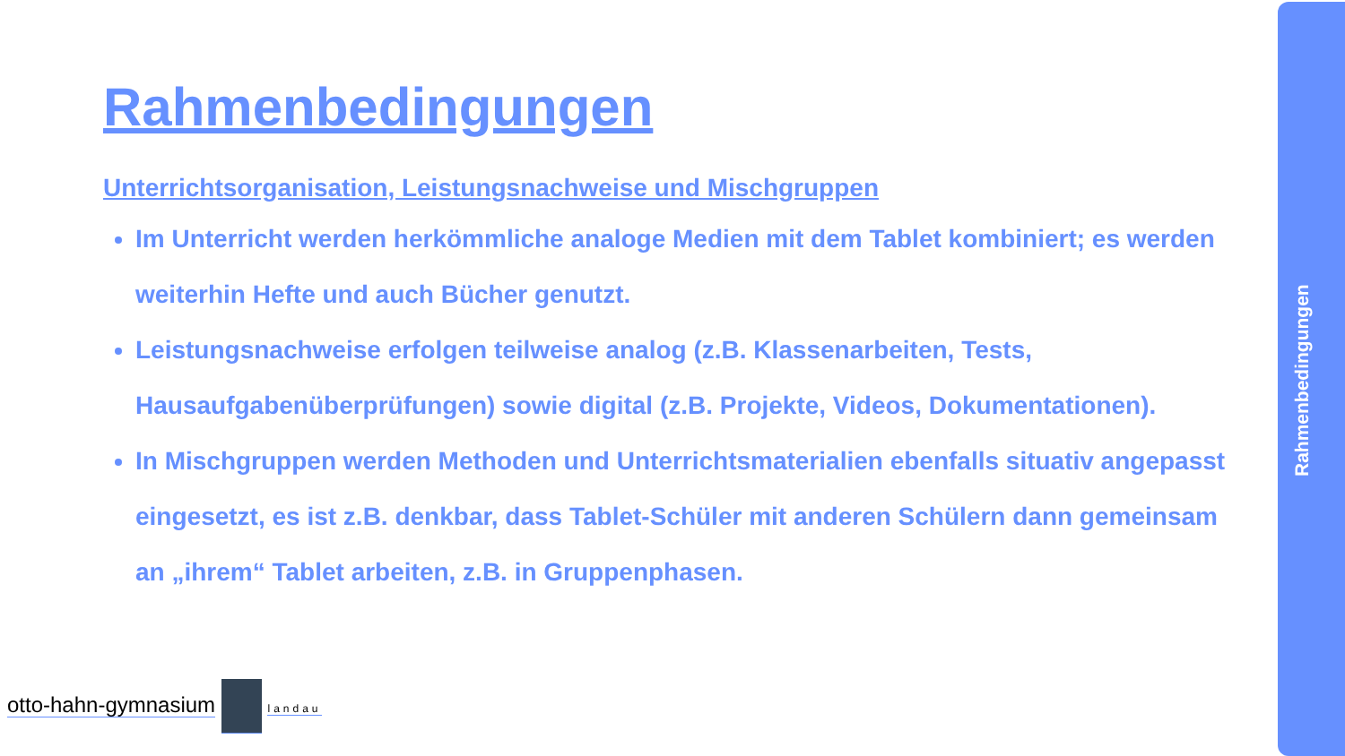Rahmenbedingungen
Unterrichtsorganisation, Leistungsnachweise und Mischgruppen
Im Unterricht werden herkömmliche analoge Medien mit dem Tablet kombiniert; es werden weiterhin Hefte und auch Bücher genutzt.
Leistungsnachweise erfolgen teilweise analog (z.B. Klassenarbeiten, Tests, Hausaufgabenüberprüfungen) sowie digital (z.B. Projekte, Videos, Dokumentationen).
In Mischgruppen werden Methoden und Unterrichtsmaterialien ebenfalls situativ angepasst eingesetzt, es ist z.B. denkbar, dass Tablet-Schüler mit anderen Schülern dann gemeinsam an „ihrem“ Tablet arbeiten, z.B. in Gruppenphasen.
otto-hahn-gymnasium landau
Rahmenbedingungen